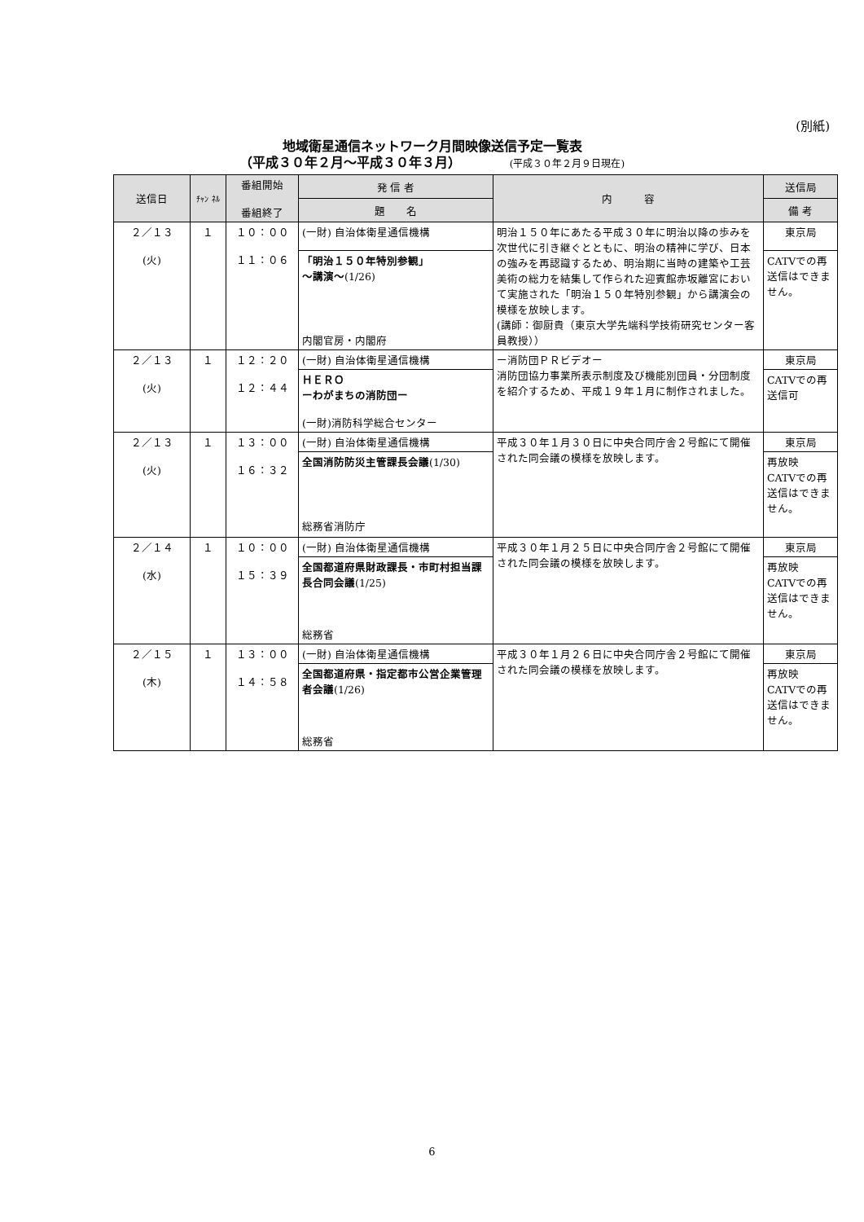(別紙)
地域衛星通信ネットワーク月間映像送信予定一覧表
（平成３０年２月～平成３０年３月） (平成３０年２月９日現在)
| 送信日 | ﾁｬﾝ ﾈﾙ | 番組開始 番組終了 | 発 信 者 | 内 容 | 送信局 |
| --- | --- | --- | --- | --- | --- |
| | | | 題 名 | | 備 考 |
| ２／１３ (火) | １ | １０：００ １１：０６ | (一財) 自治体衛星通信機構 | 明治１５０年にあたる平成３０年に明治以降の歩みを次世代に引き継ぐとともに、明治の精神に学び、日本の強みを再認識するため、明治期に当時の建築や工芸美術の総力を結集して作られた迎賓館赤坂離宮において実施された「明治１５０年特別参観」から講演会の模様を放映します。 (講師：御厨貴（東京大学先端科学技術研究センター客員教授）） | 東京局 |
| | | | 「明治１５０年特別参観」 ～講演～ (1/26) 内閣官房・内閣府 | | CATVでの再送信はできません。 |
| ２／１３ (火) | １ | １２：２０ １２：４４ | (一財) 自治体衛星通信機構 | ー消防団ＰＲビデオー 消防団協力事業所表示制度及び機能別団員・分団制度を紹介するため、平成１９年１月に制作されました。 | 東京局 |
| | | | ＨＥＲＯ ーわがまちの消防団ー (一財)消防科学総合センター | | CATVでの再送信可 |
| ２／１３ (火) | １ | １３：００ １６：３２ | (一財) 自治体衛星通信機構 | 平成３０年１月３０日に中央合同庁舎２号館にて開催された同会議の模様を放映します。 | 東京局 |
| | | | 全国消防防災主管課長会議 (1/30) 総務省消防庁 | | 再放映 CATVでの再送信はできません。 |
| ２／１４ (水) | １ | １０：００ １５：３９ | (一財) 自治体衛星通信機構 | 平成３０年１月２５日に中央合同庁舎２号館にて開催された同会議の模様を放映します。 | 東京局 |
| | | | 全国都道府県財政課長・市町村担当課長合同会議 (1/25) 総務省 | | 再放映 CATVでの再送信はできません。 |
| ２／１５ (木) | １ | １３：００ １４：５８ | (一財) 自治体衛星通信機構 | 平成３０年１月２６日に中央合同庁舎２号館にて開催された同会議の模様を放映します。 | 東京局 |
| | | | 全国都道府県・指定都市公営企業管理者会議 (1/26) 総務省 | | 再放映 CATVでの再送信はできません。 |
6